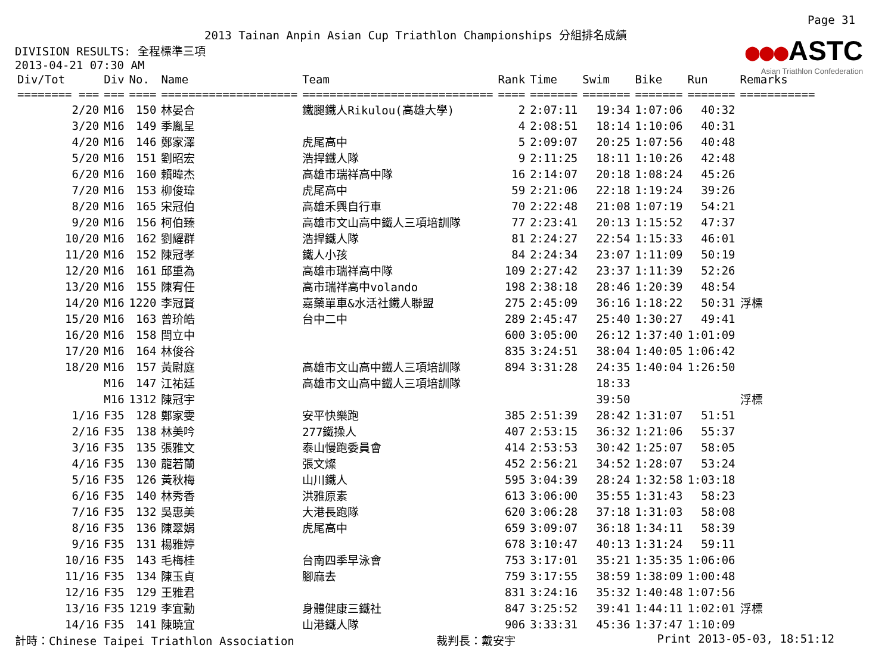Page 31
2013 Tainan Anpin Asian Cup Triathlon Championships 分組排名成績
●●●ASTC
Asian Triathlon Confederation
DIVISION RESULTS: 全程標準三項
2013-04-21 07:30 AM
| Div/Tot | Div | No. | Name | Team | Rank | Time | Swim | Bike | Run | Remarks |
| --- | --- | --- | --- | --- | --- | --- | --- | --- | --- | --- |
| ======== === | === | ==== | ==================== | ============================ | ==== | ======= | ======= | ======= | ======= | =========== |
| 2/20 | M16 | 150 | 林晏合 | 鐵腿鐵人Rikulou(高雄大學) | 2 | 2:07:11 | 19:34 | 1:07:06 | 40:32 | |
| 3/20 | M16 | 149 | 季胤呈 | | 4 | 2:08:51 | 18:14 | 1:10:06 | 40:31 | |
| 4/20 | M16 | 146 | 鄭家澤 | 虎尾高中 | 5 | 2:09:07 | 20:25 | 1:07:56 | 40:48 | |
| 5/20 | M16 | 151 | 劉昭宏 | 浩捍鐵人隊 | 9 | 2:11:25 | 18:11 | 1:10:26 | 42:48 | |
| 6/20 | M16 | 160 | 賴暐杰 | 高雄市瑞祥高中隊 | 16 | 2:14:07 | 20:18 | 1:08:24 | 45:26 | |
| 7/20 | M16 | 153 | 柳俊瑋 | 虎尾高中 | 59 | 2:21:06 | 22:18 | 1:19:24 | 39:26 | |
| 8/20 | M16 | 165 | 宋冠伯 | 高雄禾興自行車 | 70 | 2:22:48 | 21:08 | 1:07:19 | 54:21 | |
| 9/20 | M16 | 156 | 柯伯臻 | 高雄市文山高中鐵人三項培訓隊 | 77 | 2:23:41 | 20:13 | 1:15:52 | 47:37 | |
| 10/20 | M16 | 162 | 劉耀群 | 浩捍鐵人隊 | 81 | 2:24:27 | 22:54 | 1:15:33 | 46:01 | |
| 11/20 | M16 | 152 | 陳冠孝 | 鐵人小孩 | 84 | 2:24:34 | 23:07 | 1:11:09 | 50:19 | |
| 12/20 | M16 | 161 | 邱重為 | 高雄市瑞祥高中隊 | 109 | 2:27:42 | 23:37 | 1:11:39 | 52:26 | |
| 13/20 | M16 | 155 | 陳宥任 | 高市瑞祥高中volando | 198 | 2:38:18 | 28:46 | 1:20:39 | 48:54 | |
| 14/20 | M16 | 1220 | 李冠賢 | 嘉藥單車&水活社鐵人聯盟 | 275 | 2:45:09 | 36:16 | 1:18:22 | 50:31 | 浮標 |
| 15/20 | M16 | 163 | 曾玠皓 | 台中二中 | 289 | 2:45:47 | 25:40 | 1:30:27 | 49:41 | |
| 16/20 | M16 | 158 | 閆立中 | | 600 | 3:05:00 | 26:12 | 1:37:40 | 1:01:09 | |
| 17/20 | M16 | 164 | 林俊谷 | | 835 | 3:24:51 | 38:04 | 1:40:05 | 1:06:42 | |
| 18/20 | M16 | 157 | 黃尉庭 | 高雄市文山高中鐵人三項培訓隊 | 894 | 3:31:28 | 24:35 | 1:40:04 | 1:26:50 | |
| | M16 | 147 | 江祐廷 | 高雄市文山高中鐵人三項培訓隊 | | | 18:33 | | | |
| | M16 | 1312 | 陳冠宇 | | | | 39:50 | | | 浮標 |
| 1/16 | F35 | 128 | 鄭家雯 | 安平快樂跑 | 385 | 2:51:39 | 28:42 | 1:31:07 | 51:51 | |
| 2/16 | F35 | 138 | 林美吟 | 277鐵操人 | 407 | 2:53:15 | 36:32 | 1:21:06 | 55:37 | |
| 3/16 | F35 | 135 | 張雅文 | 泰山慢跑委員會 | 414 | 2:53:53 | 30:42 | 1:25:07 | 58:05 | |
| 4/16 | F35 | 130 | 龍若蘭 | 張文燦 | 452 | 2:56:21 | 34:52 | 1:28:07 | 53:24 | |
| 5/16 | F35 | 126 | 黃秋梅 | 山川鐵人 | 595 | 3:04:39 | 28:24 | 1:32:58 | 1:03:18 | |
| 6/16 | F35 | 140 | 林秀香 | 洪雅原素 | 613 | 3:06:00 | 35:55 | 1:31:43 | 58:23 | |
| 7/16 | F35 | 132 | 吳惠美 | 大港長跑隊 | 620 | 3:06:28 | 37:18 | 1:31:03 | 58:08 | |
| 8/16 | F35 | 136 | 陳翠娟 | 虎尾高中 | 659 | 3:09:07 | 36:18 | 1:34:11 | 58:39 | |
| 9/16 | F35 | 131 | 楊雅婷 | | 678 | 3:10:47 | 40:13 | 1:31:24 | 59:11 | |
| 10/16 | F35 | 143 | 毛梅桂 | 台南四季早泳會 | 753 | 3:17:01 | 35:21 | 1:35:35 | 1:06:06 | |
| 11/16 | F35 | 134 | 陳玉貞 | 腳麻去 | 759 | 3:17:55 | 38:59 | 1:38:09 | 1:00:48 | |
| 12/16 | F35 | 129 | 王雅君 | | 831 | 3:24:16 | 35:32 | 1:40:48 | 1:07:56 | |
| 13/16 | F35 | 1219 | 李宜勳 | 身體健康三鐵社 | 847 | 3:25:52 | 39:41 | 1:44:11 | 1:02:01 | 浮標 |
| 14/16 | F35 | 141 | 陳曉宜 | 山港鐵人隊 | 906 | 3:33:31 | 45:36 | 1:37:47 | 1:10:09 | |
計時：Chinese Taipei Triathlon Association 裁判長：戴安宇 Print 2013-05-03, 18:51:12